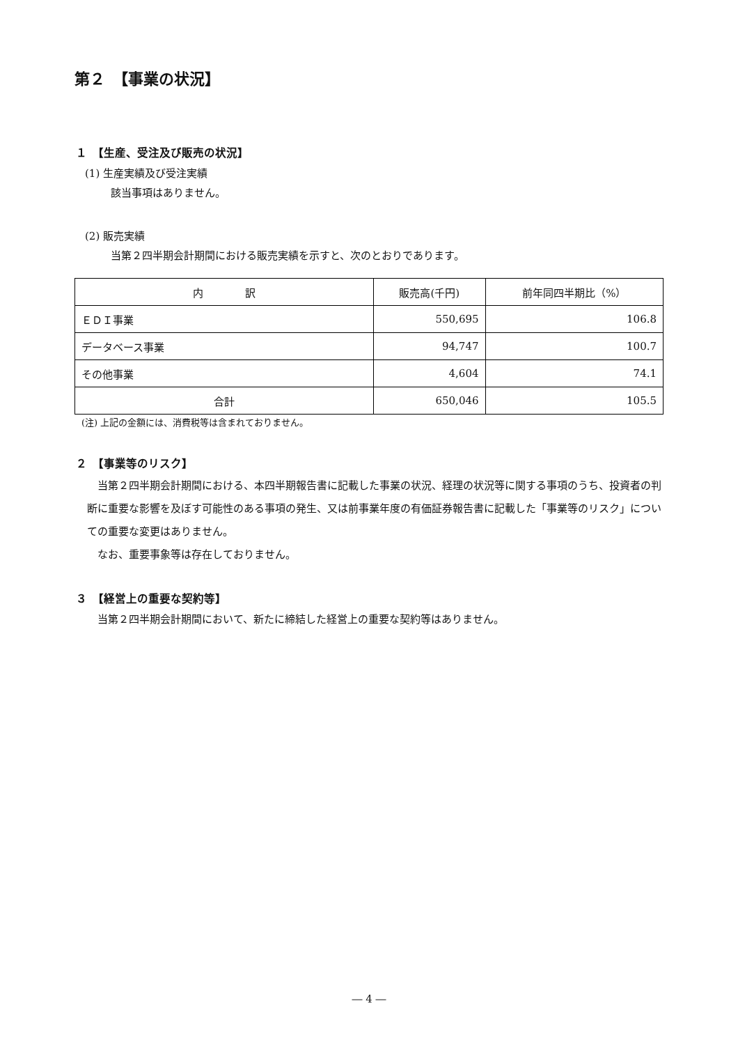第２　【事業の状況】
１　【生産、受注及び販売の状況】
(1) 生産実績及び受注実績
該当事項はありません。
(2) 販売実績
当第２四半期会計期間における販売実績を示すと、次のとおりであります。
| 内 訳 | 販売高(千円) | 前年同四半期比（%） |
| --- | --- | --- |
| ＥＤＩ事業 | 550,695 | 106.8 |
| データベース事業 | 94,747 | 100.7 |
| その他事業 | 4,604 | 74.1 |
| 合計 | 650,046 | 105.5 |
(注) 上記の金額には、消費税等は含まれておりません。
２　【事業等のリスク】
　当第２四半期会計期間における、本四半期報告書に記載した事業の状況、経理の状況等に関する事項のうち、投資者の判断に重要な影響を及ぼす可能性のある事項の発生、又は前事業年度の有価証券報告書に記載した「事業等のリスク」についての重要な変更はありません。
　なお、重要事象等は存在しておりません。
３　【経営上の重要な契約等】
　当第２四半期会計期間において、新たに締結した経営上の重要な契約等はありません。
― 4 ―